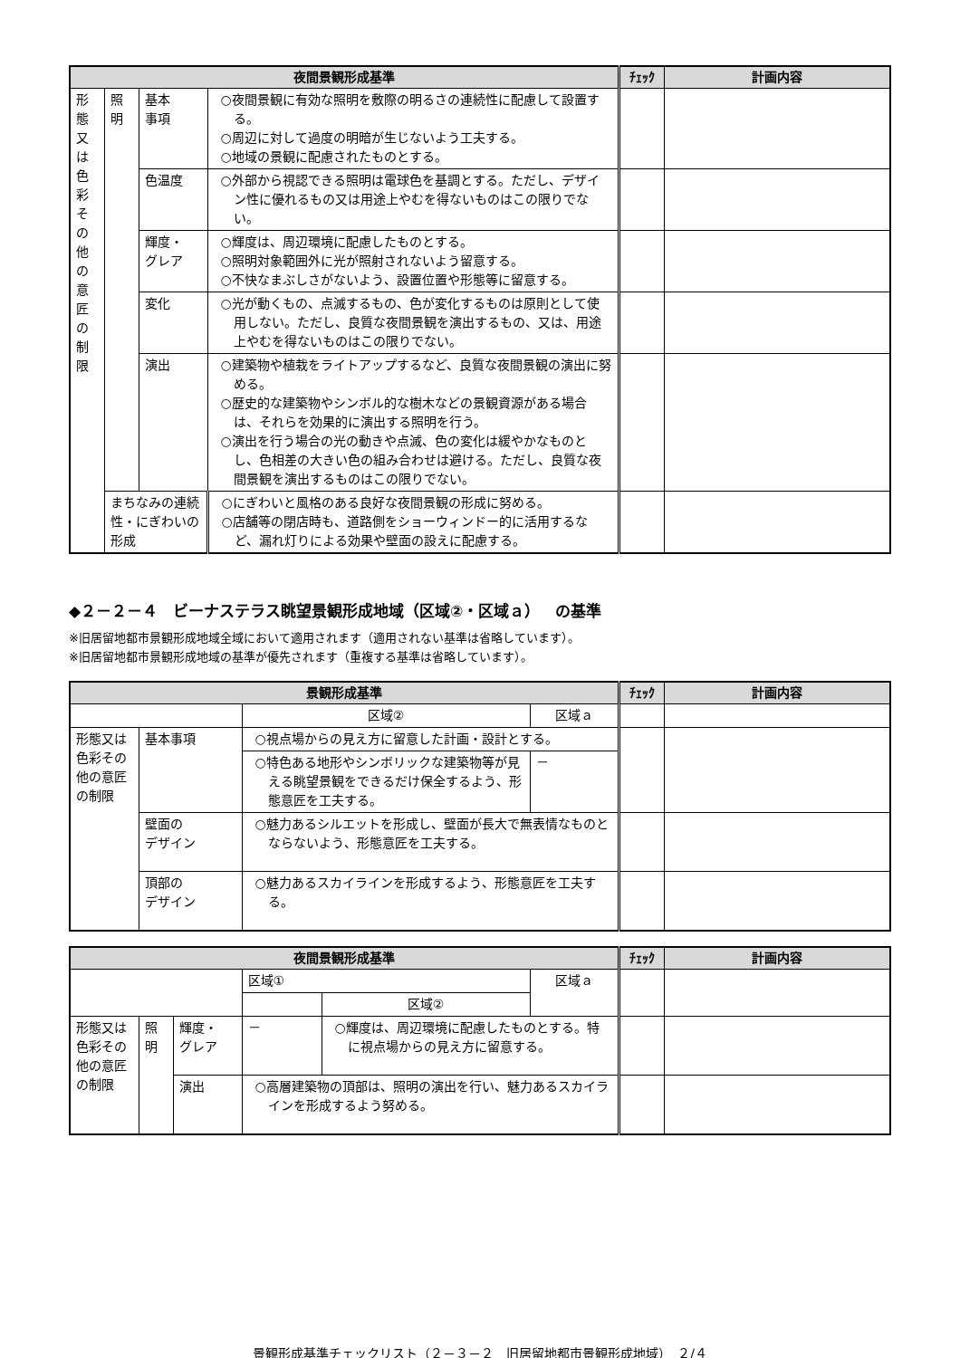| 夜間景観形成基準 | | | | ﾁｪｯｸ | 計画内容 |
| --- | --- | --- | --- | --- | --- |
| 形 態 又 は 色 彩 そ の 他 の 意 匠 の 制 限 | 照 明 | 基本 事項 | ○夜間景観に有効な照明を敷際の明るさの連続性に配慮して設置する。 ○周辺に対して過度の明暗が生じないよう工夫する。 ○地域の景観に配慮されたものとする。 | | |
| | | 色温度 | ○外部から視認できる照明は電球色を基調とする。ただし、デザイン性に優れるもの又は用途上やむを得ないものはこの限りでない。 | | |
| | | 輝度・ グレア | ○輝度は、周辺環境に配慮したものとする。 ○照明対象範囲外に光が照射されないよう留意する。 ○不快なまぶしさがないよう、設置位置や形態等に留意する。 | | |
| | | 変化 | ○光が動くもの、点滅するもの、色が変化するものは原則として使用しない。ただし、良質な夜間景観を演出するもの、又は、用途上やむを得ないものはこの限りでない。 | | |
| | | 演出 | ○建築物や植栽をライトアップするなど、良質な夜間景観の演出に努める。 ○歴史的な建築物やシンボル的な樹木などの景観資源がある場合は、それらを効果的に演出する照明を行う。 ○演出を行う場合の光の動きや点滅、色の変化は緩やかなものとし、色相差の大きい色の組み合わせは避ける。ただし、良質な夜間景観を演出するものはこの限りでない。 | | |
| | まちなみの連続性・にぎわいの形成 | | ○にぎわいと風格のある良好な夜間景観の形成に努める。 ○店舗等の閉店時も、道路側をショーウィンドー的に活用するなど、漏れ灯りによる効果や壁面の設えに配慮する。 | | |
◆２－２－４　ビーナステラス眺望景観形成地域（区域②・区域ａ）　の基準
※旧居留地都市景観形成地域全域において適用されます（適用されない基準は省略しています）。
※旧居留地都市景観形成地域の基準が優先されます（重複する基準は省略しています）。
| 景観形成基準 | | | | ﾁｪｯｸ | 計画内容 |
| --- | --- | --- | --- | --- | --- |
| | | 区域② | 区域ａ | | |
| 形態又は色彩その他の意匠の制限 | 基本事項 | ○視点場からの見え方に留意した計画・設計とする。 | | | |
| | | ○特色ある地形やシンボリックな建築物等が見える眺望景観をできるだけ保全するよう、形態意匠を工夫する。 | － | | |
| | 壁面の デザイン | ○魅力あるシルエットを形成し、壁面が長大で無表情なものとならないよう、形態意匠を工夫する。 | | | |
| | 頂部の デザイン | ○魅力あるスカイラインを形成するよう、形態意匠を工夫する。 | | | |
| 夜間景観形成基準 | | | | | | ﾁｪｯｸ | 計画内容 |
| --- | --- | --- | --- | --- | --- | --- | --- |
| | | | 区域① | | 区域ａ | | |
| | | | | 区域② | | | |
| 形態又は色彩その他の意匠の制限 | 照 明 | 輝度・ グレア | － | ○輝度は、周辺環境に配慮したものとする。特に視点場からの見え方に留意する。 | | | |
| | | 演出 | ○高層建築物の頂部は、照明の演出を行い、魅力あるスカイラインを形成するよう努める。 | | | | |
景観形成基準チェックリスト（２－３－２　旧居留地都市景観形成地域）　２/４